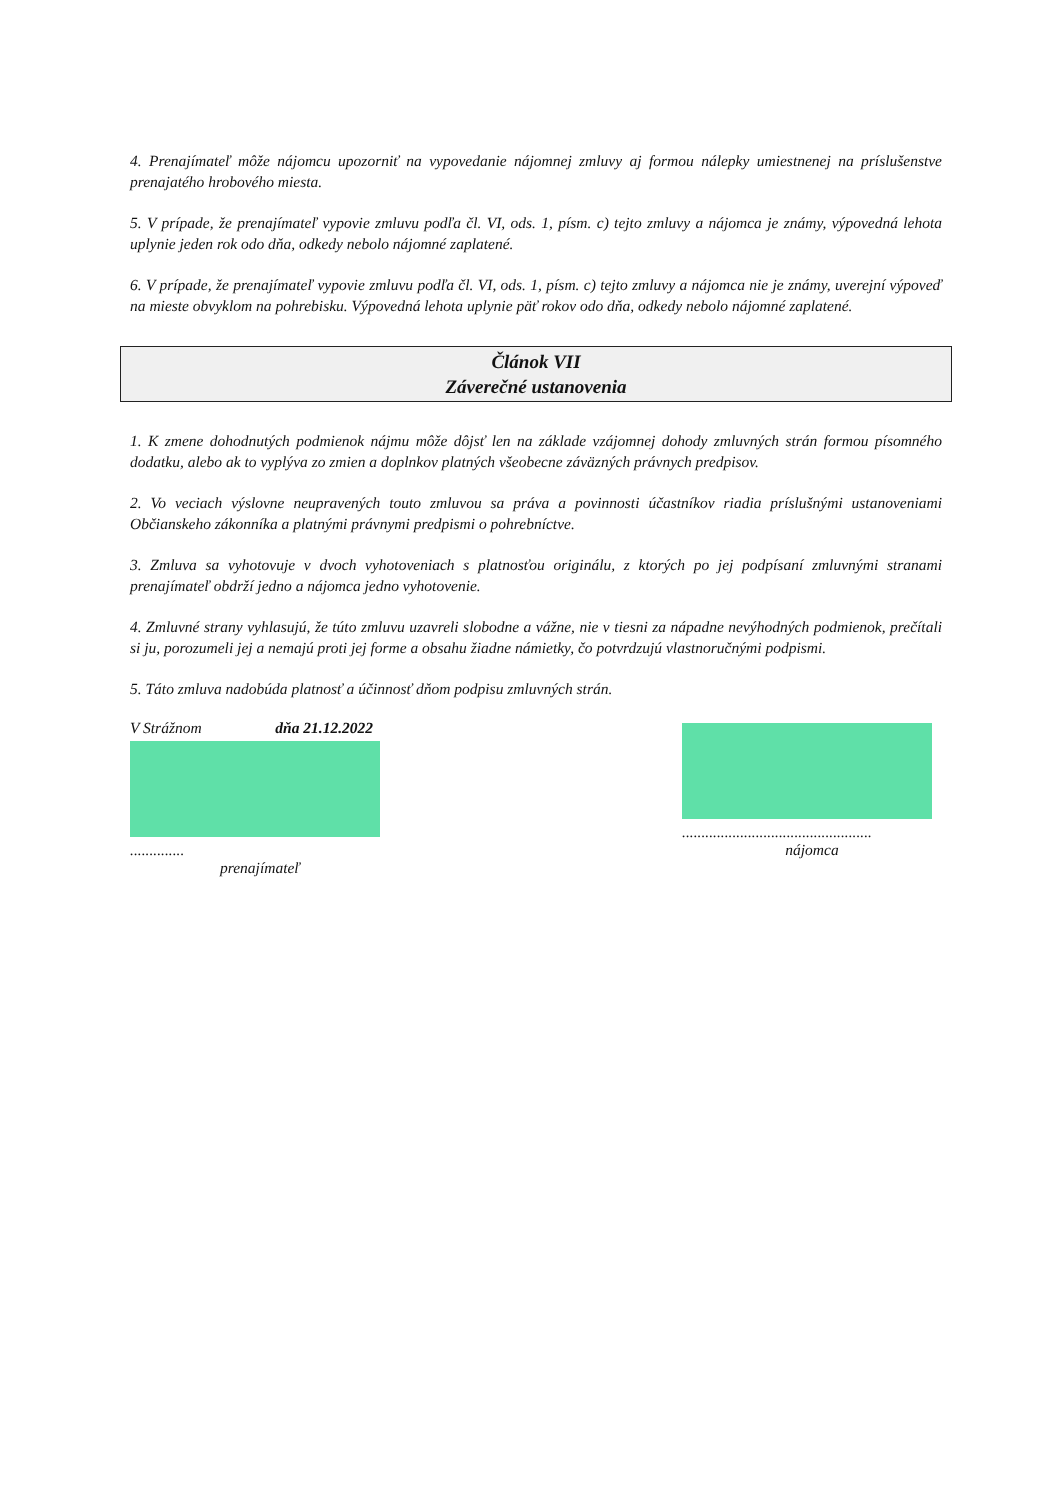4. Prenajímateľ môže nájomcu upozorniť na vypovedanie nájomnej zmluvy aj formou nálepky umiestnenej na príslušenstve prenajatého hrobového miesta.
5. V prípade, že prenajímateľ vypovie zmluvu podľa čl. VI, ods. 1, písm. c) tejto zmluvy a nájomca je známy, výpovedná lehota uplynie jeden rok odo dňa, odkedy nebolo nájomné zaplatené.
6. V prípade, že prenajímateľ vypovie zmluvu podľa čl. VI, ods. 1, písm. c) tejto zmluvy a nájomca nie je známy, uverejní výpoveď na mieste obvyklom na pohrebisku. Výpovedná lehota uplynie päť rokov odo dňa, odkedy nebolo nájomné zaplatené.
Článok VII
Záverečné ustanovenia
1. K zmene dohodnutých podmienok nájmu môže dôjsť len na základe vzájomnej dohody zmluvných strán formou písomného dodatku, alebo ak to vyplýva zo zmien a doplnkov platných všeobecne záväzných právnych predpisov.
2. Vo veciach výslovne neupravených touto zmluvou sa práva a povinnosti účastníkov riadia príslušnými ustanoveniami Občianskeho zákonníka a platnými právnymi predpismi o pohrebníctve.
3. Zmluva sa vyhotovuje v dvoch vyhotoveniach s platnosťou originálu, z ktorých po jej podpísaní zmluvnými stranami prenajímateľ obdrží jedno a nájomca jedno vyhotovenie.
4. Zmluvné strany vyhlasujú, že túto zmluvu uzavreli slobodne a vážne, nie v tiesni za nápadne nevýhodných podmienok, prečítali si ju, porozumeli jej a nemajú proti jej forme a obsahu žiadne námietky, čo potvrdzujú vlastnoručnými podpismi.
5. Táto zmluva nadobúda platnosť a účinnosť dňom podpisu zmluvných strán.
V Strážnom dňa 21.12.2022
..............
prenajímateľ
.................................................
nájomca